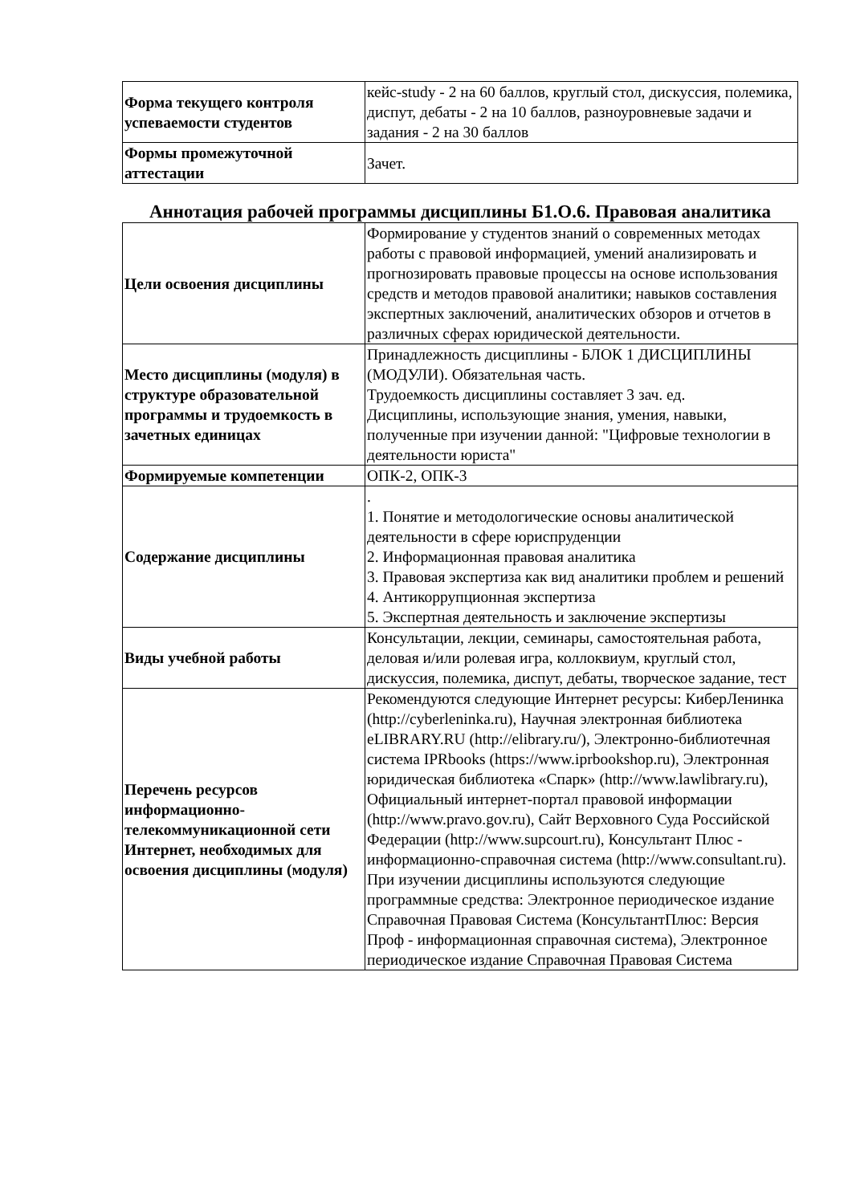| Форма текущего контроля успеваемости студентов | кейс-study - 2 на 60 баллов, круглый стол, дискуссия, полемика, диспут, дебаты - 2 на 10 баллов, разноуровневые задачи и задания - 2 на 30 баллов |
| Формы промежуточной аттестации | Зачет. |
Аннотация рабочей программы дисциплины Б1.О.6. Правовая аналитика
| Цели освоения дисциплины | Формирование у студентов знаний о современных методах работы с правовой информацией, умений анализировать и прогнозировать правовые процессы на основе использования средств и методов правовой аналитики; навыков составления экспертных заключений, аналитических обзоров и отчетов в различных сферах юридической деятельности. |
| Место дисциплины (модуля) в структуре образовательной программы и трудоемкость в зачетных единицах | Принадлежность дисциплины - БЛОК 1 ДИСЦИПЛИНЫ (МОДУЛИ). Обязательная часть. Трудоемкость дисциплины составляет 3 зач. ед. Дисциплины, использующие знания, умения, навыки, полученные при изучении данной: "Цифровые технологии в деятельности юриста" |
| Формируемые компетенции | ОПК-2, ОПК-3 |
| Содержание дисциплины | . 1. Понятие и методологические основы аналитической деятельности в сфере юриспруденции 2. Информационная правовая аналитика 3. Правовая экспертиза как вид аналитики проблем и решений 4. Антикоррупционная экспертиза 5. Экспертная деятельность и заключение экспертизы |
| Виды учебной работы | Консультации, лекции, семинары, самостоятельная работа, деловая и/или ролевая игра, коллоквиум, круглый стол, дискуссия, полемика, диспут, дебаты, творческое задание, тест |
| Перечень ресурсов информационно-телекоммуникационной сети Интернет, необходимых для освоения дисциплины (модуля) | Рекомендуются следующие Интернет ресурсы: КиберЛенинка (http://cyberleninka.ru), Научная электронная библиотека eLIBRARY.RU (http://elibrary.ru/), Электронно-библиотечная система IPRbooks (https://www.iprbookshop.ru), Электронная юридическая библиотека «Спарк» (http://www.lawlibrary.ru), Официальный интернет-портал правовой информации (http://www.pravo.gov.ru), Сайт Верховного Суда Российской Федерации (http://www.supcourt.ru), Консультант Плюс - информационно-справочная система (http://www.consultant.ru). При изучении дисциплины используются следующие программные средства: Электронное периодическое издание Справочная Правовая Система (КонсультантПлюс: Версия Проф - информационная справочная система), Электронное периодическое издание Справочная Правовая Система |